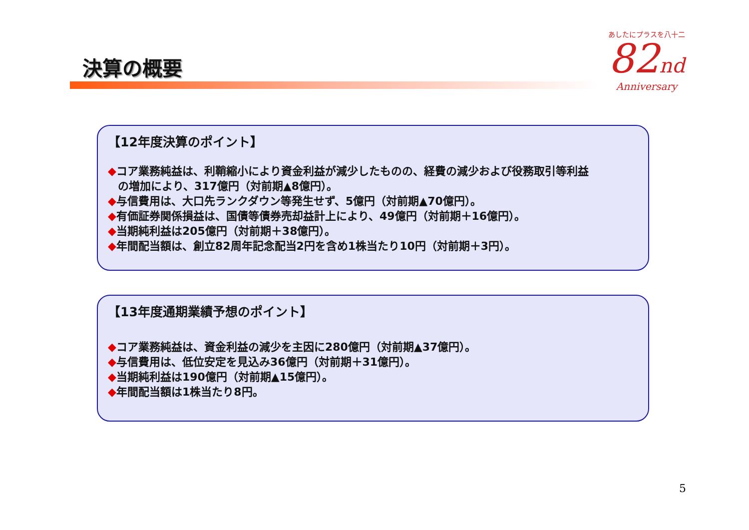決算の概要
あしたにプラスを八十二
82nd
Anniversary
【12年度決算のポイント】
◆コア業務純益は、利鞘縮小により資金利益が減少したものの、経費の減少および役務取引等利益
の増加により、317億円（対前期▲8億円）。
◆与信費用は、大口先ランクダウン等発生せず、5億円（対前期▲70億円）。
◆有価証券関係損益は、国債等債券売却益計上により、49億円（対前期＋16億円）。
◆当期純利益は205億円（対前期＋38億円）。
◆年間配当額は、創立82周年記念配当2円を含め1株当たり10円（対前期＋3円）。
【13年度通期業績予想のポイント】
◆コア業務純益は、資金利益の減少を主因に280億円（対前期▲37億円）。
◆与信費用は、低位安定を見込み36億円（対前期＋31億円）。
◆当期純利益は190億円（対前期▲15億円）。
◆年間配当額は1株当たり8円。
5